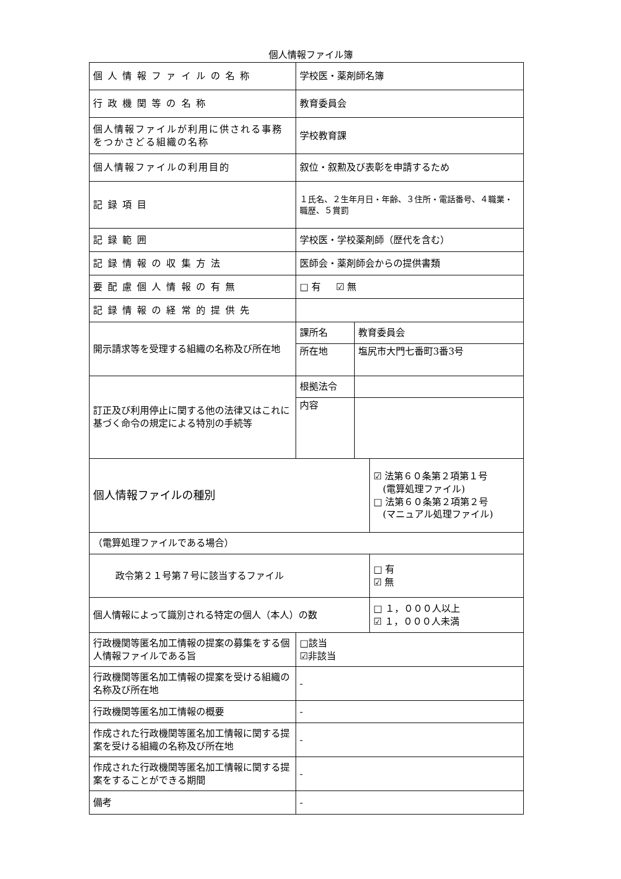個人情報ファイル簿
| 個 人 情 報 フ ァ イ ル の 名 称 | 学校医・薬剤師名簿 | | |
| 行 政 機 関 等 の 名 称 | 教育委員会 | | |
| 個人情報ファイルが利用に供される事務をつかさどる組織の名称 | 学校教育課 | | |
| 個人情報ファイルの利用目的 | 叙位・叙勲及び表彰を申請するため | | |
| 記 録 項 目 | １氏名、２生年月日・年齢、３住所・電話番号、４職業・職歴、５賞罰 | | |
| 記 録 範 囲 | 学校医・学校薬剤師（歴代を含む） | | |
| 記 録 情 報 の 収 集 方 法 | 医師会・薬剤師会からの提供書類 | | |
| 要 配 慮 個 人 情 報 の 有 無 | □ 有 ☑ 無 | | |
| 記 録 情 報 の 経 常 的 提 供 先 | | | |
| 開示請求等を受理する組織の名称及び所在地 | 課所名 | 教育委員会 | |
| | 所在地 | 塩尻市大門七番町3番3号 | |
| 訂正及び利用停止に関する他の法律又はこれに基づく命令の規定による特別の手続等 | 根拠法令 | | |
| | 内容 | | |
| 個人情報ファイルの種別 | | | ☑ 法第６０条第２項第１号 (電算処理ファイル) □ 法第６０条第２項第２号 (マニュアル処理ファイル) |
| （電算処理ファイルである場合） | | | |
| 政令第２１号第７号に該当するファイル | | | □ 有 ☑ 無 |
| 個人情報によって識別される特定の個人（本人）の数 | | | □ １，０００人以上 ☑ １，０００人未満 |
| 行政機関等匿名加工情報の提案の募集をする個人情報ファイルである旨 | □該当 ☑非該当 | | |
| 行政機関等匿名加工情報の提案を受ける組織の名称及び所在地 | - | | |
| 行政機関等匿名加工情報の概要 | - | | |
| 作成された行政機関等匿名加工情報に関する提案を受ける組織の名称及び所在地 | - | | |
| 作成された行政機関等匿名加工情報に関する提案をすることができる期間 | - | | |
| 備考 | - | | |